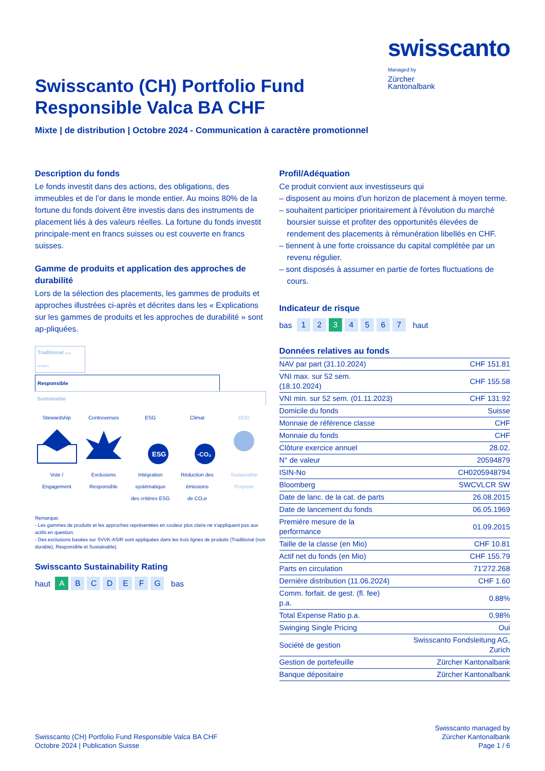swisscanto
Managed by
Zürcher
Kantonalbank
Swisscanto (CH) Portfolio Fund Responsible Valca BA CHF
Mixte | de distribution | Octobre 2024 - Communication à caractère promotionnel
Description du fonds
Le fonds investit dans des actions, des obligations, des immeubles et de l’or dans le monde entier. Au moins 80% de la fortune du fonds doivent être investis dans des instruments de placement liés à des valeurs réelles. La fortune du fonds investit principale-ment en francs suisses ou est couverte en francs suisses.
Gamme de produits et application des approches de durabilité
Lors de la sélection des placements, les gammes de produits et approches illustrées ci-après et décrites dans les « Explications sur les gammes de produits et les approches de durabilité » sont ap-pliquées.
Traditional (non durable)
Responsible
Sustainable
Stewardship
Vote /
Engagement
Controverses
Exclusions
Responsible
ESG
ESG
Intégration
systématique
des critères ESG
Climat
-CO₂
Réduction des
émissions
de CO₂e
ODD
Sustainable
Purpose
Remarque:
- Les gammes de produits et les approches représentées en couleur plus claire ne s'appliquent pas aux actifs en question.
- Des exclusions basées sur SVVK-ASIR sont appliquées dans les trois lignes de produits (Traditional (non durable), Responsible et Sustainable).
Swisscanto Sustainability Rating
haut A BCDEFG bas
Profil/Adéquation
Ce produit convient aux investisseurs qui
– disposent au moins d'un horizon de placement à moyen terme.
– souhaitent participer prioritairement à l'évolution du marché boursier suisse et profiter des opportunités élevées de rendement des placements à rémunération libellés en CHF.
– tiennent à une forte croissance du capital complétée par un revenu régulier.
– sont disposés à assumer en partie de fortes fluctuations de cours.
Indicateur de risque
bas 1 2 3 4567 haut
Données relatives au fonds
| NAV par part (31.10.2024) | CHF 151.81 |
| VNI max. sur 52 sem. (18.10.2024) | CHF 155.58 |
| VNI min. sur 52 sem. (01.11.2023) | CHF 131.92 |
| Domicile du fonds | Suisse |
| Monnaie de référence classe | CHF |
| Monnaie du fonds | CHF |
| Clôture exercice annuel | 28.02. |
| N° de valeur | 20594879 |
| ISIN-No | CH0205948794 |
| Bloomberg | SWCVLCR SW |
| Date de lanc. de la cat. de parts | 26.08.2015 |
| Date de lancement du fonds | 06.05.1969 |
| Première mesure de la performance | 01.09.2015 |
| Taille de la classe (en Mio) | CHF 10.81 |
| Actif net du fonds (en Mio) | CHF 155.79 |
| Parts en circulation | 71'272.268 |
| Dernière distribution (11.06.2024) | CHF 1.60 |
| Comm. forfait. de gest. (fl. fee) p.a. | 0.88% |
| Total Expense Ratio p.a. | 0.98% |
| Swinging Single Pricing | Oui |
| Société de gestion | Swisscanto Fondsleitung AG, Zurich |
| Gestion de portefeuille | Zürcher Kantonalbank |
| Banque dépositaire | Zürcher Kantonalbank |
Swisscanto (CH) Portfolio Fund Responsible Valca BA CHF
Octobre 2024 | Publication Suisse
Swisscanto managed by
Zürcher Kantonalbank
Page 1 / 6